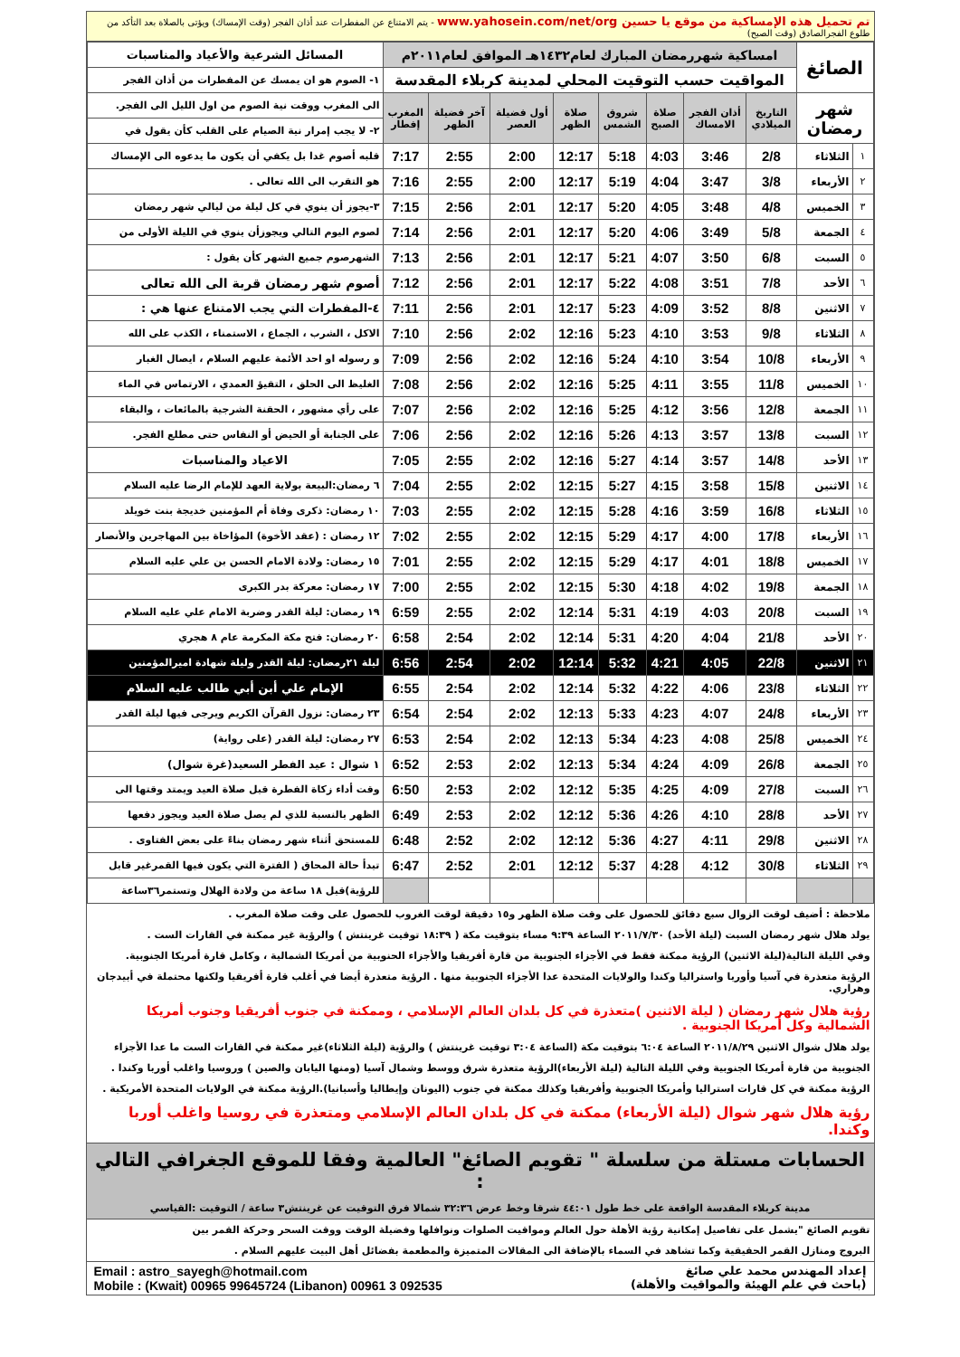تم تحميل هذه الإمساكية من موقع يا حسين www.yahosein.com/net/org - يتم الامتناع عن المفطرات عند أذان الفجر (وقت الإمساك) ويؤتى بالصلاة بعد التأكد من طلوع الفجرالصادق (وقت الصبح)
| الصائغ | | امساكية شهررمضان المبارك لعام١٤٣٢هـ الموافق لعام٢٠١١م | | | | | | | | المسائل الشرعية والأعياد والمناسبات |
| | | المواقيت حسب التوقيت المحلي لمدينة كربلاء المقدسة | | | | | | | | ١- الصوم هو ان يمسك عن المفطرات من أذان الفجر |
| شهر رمضان | | التاريخ الميلادي | أذان الفجر الامساك | صلاة الصبح | شروق الشمس | صلاة الظهر | أول فضيلة العصر | آخر فضيلة الظهر | المغرب إفطار | الى المغرب ووقت نية الصوم من اول الليل الى الفجر. |
| | | | | | | | | | | ٢- لا يجب إمرار نية الصيام على القلب كأن يقول في |
| ١ | الثلاثاء | 2/8 | 3:46 | 4:03 | 5:18 | 12:17 | 2:00 | 2:55 | 7:17 | قلبه أصوم غدا بل يكفي أن يكون ما يدعوه الى الإمساك |
| ٢ | الأربعاء | 3/8 | 3:47 | 4:04 | 5:19 | 12:17 | 2:00 | 2:55 | 7:16 | هو التقرب الى الله تعالى . |
| ٣ | الخميس | 4/8 | 3:48 | 4:05 | 5:20 | 12:17 | 2:01 | 2:56 | 7:15 | ٣-يجوز أن ينوي في كل ليلة من ليالي شهر رمضان |
| ٤ | الجمعة | 5/8 | 3:49 | 4:06 | 5:20 | 12:17 | 2:01 | 2:56 | 7:14 | لصوم اليوم التالي ويجوزأن ينوي في الليلة الأولى من |
| ٥ | السبت | 6/8 | 3:50 | 4:07 | 5:21 | 12:17 | 2:01 | 2:56 | 7:13 | الشهرصوم جميع الشهر كأن يقول : |
| ٦ | الأحد | 7/8 | 3:51 | 4:08 | 5:22 | 12:17 | 2:01 | 2:56 | 7:12 | أصوم شهر رمضان قربة الى الله تعالى |
| ٧ | الاثنين | 8/8 | 3:52 | 4:09 | 5:23 | 12:17 | 2:01 | 2:56 | 7:11 | ٤-المفطرات التي يجب الامتناع عنها هي : |
| ٨ | الثلاثاء | 9/8 | 3:53 | 4:10 | 5:23 | 12:16 | 2:02 | 2:56 | 7:10 | الاكل ، الشرب ، الجماع ، الاستمناء ، الكذب على الله |
| ٩ | الأربعاء | 10/8 | 3:54 | 4:10 | 5:24 | 12:16 | 2:02 | 2:56 | 7:09 | و رسوله او احد الأئمة عليهم السلام ، ايصال الغبار |
| ١٠ | الخميس | 11/8 | 3:55 | 4:11 | 5:25 | 12:16 | 2:02 | 2:56 | 7:08 | الغليظ الى الحلق ، التقيؤ العمدي ، الارتماس في الماء |
| ١١ | الجمعة | 12/8 | 3:56 | 4:12 | 5:25 | 12:16 | 2:02 | 2:56 | 7:07 | على رأي مشهور ، الحقنة الشرجية بالمائعات ، والبقاء |
| ١٢ | السبت | 13/8 | 3:57 | 4:13 | 5:26 | 12:16 | 2:02 | 2:56 | 7:06 | على الجنابة أو الحيض أو النفاس حتى مطلع الفجر. |
| ١٣ | الأحد | 14/8 | 3:57 | 4:14 | 5:27 | 12:16 | 2:02 | 2:55 | 7:05 | الاعياد والمناسبات |
| ١٤ | الاثنين | 15/8 | 3:58 | 4:15 | 5:27 | 12:15 | 2:02 | 2:55 | 7:04 | ٦ رمضان:البيعة بولاية العهد للإمام الرضا عليه السلام |
| ١٥ | الثلاثاء | 16/8 | 3:59 | 4:16 | 5:28 | 12:15 | 2:02 | 2:55 | 7:03 | ١٠ رمضان: ذكرى وفاة أم المؤمنين خديجة بنت خويلد |
| ١٦ | الأربعاء | 17/8 | 4:00 | 4:17 | 5:29 | 12:15 | 2:02 | 2:55 | 7:02 | ١٢ رمضان : (عقد الأخوة) المؤاخاة بين المهاجرين والأنصار |
| ١٧ | الخميس | 18/8 | 4:01 | 4:17 | 5:29 | 12:15 | 2:02 | 2:55 | 7:01 | ١٥ رمضان: ولادة الامام الحسن بن علي عليه السلام |
| ١٨ | الجمعة | 19/8 | 4:02 | 4:18 | 5:30 | 12:15 | 2:02 | 2:55 | 7:00 | ١٧ رمضان: معركة بدر الكبرى |
| ١٩ | السبت | 20/8 | 4:03 | 4:19 | 5:31 | 12:14 | 2:02 | 2:55 | 6:59 | ١٩ رمضان: ليلة القدر وضربة الامام علي عليه السلام |
| ٢٠ | الأحد | 21/8 | 4:04 | 4:20 | 5:31 | 12:14 | 2:02 | 2:54 | 6:58 | ٢٠ رمضان: فتح مكة المكرمة عام ٨ هجري |
| ٢١ | الاثنين | 22/8 | 4:05 | 4:21 | 5:32 | 12:14 | 2:02 | 2:54 | 6:56 | ليلة ٢١رمضان: ليلة القدر وليلة شهادة اميرالمؤمنين |
| ٢٢ | الثلاثاء | 23/8 | 4:06 | 4:22 | 5:32 | 12:14 | 2:02 | 2:54 | 6:55 | الإمام علي أبن أبي طالب عليه السلام |
| ٢٣ | الأربعاء | 24/8 | 4:07 | 4:23 | 5:33 | 12:13 | 2:02 | 2:54 | 6:54 | ٢٣ رمضان: نزول القرآن الكريم ويرجى فيها ليلة القدر |
| ٢٤ | الخميس | 25/8 | 4:08 | 4:23 | 5:34 | 12:13 | 2:02 | 2:54 | 6:53 | ٢٧ رمضان: ليلة القدر (على رواية) |
| ٢٥ | الجمعة | 26/8 | 4:09 | 4:24 | 5:34 | 12:13 | 2:02 | 2:53 | 6:52 | ١ شوال : عيد الفطر السعيد(غرة شوال) |
| ٢٦ | السبت | 27/8 | 4:09 | 4:25 | 5:35 | 12:12 | 2:02 | 2:53 | 6:50 | وقت أداء زكاة الفطرة قبل صلاة العيد ويمتد وقتها الى |
| ٢٧ | الأحد | 28/8 | 4:10 | 4:26 | 5:36 | 12:12 | 2:02 | 2:53 | 6:49 | الظهر بالنسبة للذي لم يصل صلاة العيد ويجوز دفعها |
| ٢٨ | الاثنين | 29/8 | 4:11 | 4:27 | 5:36 | 12:12 | 2:02 | 2:52 | 6:48 | للمستحق أثناء شهر رمضان بناءً على بعض الفتاوى . |
| ٢٩ | الثلاثاء | 30/8 | 4:12 | 4:28 | 5:37 | 12:12 | 2:01 | 2:52 | 6:47 | تبدأ حالة المحاق ( الفترة التي يكون فيها القمرغير قابل |
| | | | | | | | | | | للرؤية)قبل ١٨ ساعة من ولادة الهلال وتستمر٣٦ساعة |
ملاحظة : أضيف لوقت الزوال سبع دقائق للحصول على وقت صلاة الظهر و١٥ دقيقة لوقت الغروب للحصول على وقت صلاة المغرب .
يولد هلال شهر رمضان السبت (ليلة الأحد) ٢٠١١/٧/٣٠ الساعة ٩:٣٩ مساء بتوقيت مكة ( ١٨:٣٩ توقيت غرينتش ) والرؤية غير ممكنة في القارات الست .
وفي الليلة التالية(ليلة الاثنين) الرؤية ممكنة فقط في الأجزاء الجنوبية من قارة أفريقيا والأجزاء الحنوبية من أمريكا الشمالية ، وكامل قارة أمريكا الجنوبية.
الرؤية متعذرة في آسيا وأوربا واستراليا وكندا والولايات المتحدة عدا الأجزاء الجنوبية منها . الرؤية متعذرة أيضا في أغلب قارة أفريقيا ولكنها محتملة في أبيدجان وهراري.
رؤية هلال شهر رمضان ( ليلة الاثنين )متعذرة في كل بلدان العالم الإسلامي ، وممكنة في جنوب أفريقيا وجنوب أمريكا الشمالية وكل أمريكا الجنوبية .
يولد هلال شوال الاثنين ٢٠١١/٨/٢٩ الساعة ٦:٠٤ بتوقيت مكة (الساعة ٣:٠٤ توقيت غرينتش ) والرؤية (ليلة الثلاثاء)غير ممكنة في القارات الست ما عدا الأجزاء
الجنوبية من قارة أمريكا الجنوبية وفي الليلة التالية (ليلة الأربعاء)الرؤية متعذرة شرق ووسط وشمال آسيا (ومنها اليابان والصين ) وروسيا واغلب أوربا وكندا .
الرؤية ممكنة في كل قارات استراليا وأمريكا الجنوبية وأفريقيا وكذلك ممكنة في جنوب (اليونان وإيطاليا وأسبانيا).الرؤية ممكنة في الولايات المتحدة الأمريكية .
رؤية هلال شهر شوال (ليلة الأربعاء) ممكنة في كل بلدان العالم الإسلامي ومتعذرة في روسيا واغلب أوربا وكندا.
الحسابات مستلة من سلسلة " تقويم الصائغ" العالمية وفقا للموقع الجغرافي التالي :
مدينة كربلاء المقدسة الواقعة على خط طول ٤٤:٠١ شرقا وخط عرض ٣٢:٣٦ شمالا فرق التوقيت عن غرينتش٣ ساعة / التوقيت :القياسي
تقويم الصائغ "يشمل على تفاصيل إمكانية رؤية الأهلة حول العالم ومواقيت الصلوات ونوافلها وفضيلة الوقت ووقت السحر وحركة القمر بين
البروج ومنازل القمر الحقيقية وكما تشاهد في السماء بالإضافة الى المقالات المتميزة والمطعمة بفضائل أهل البيت عليهم السلام .
إعداد المهندس محمد علي صائغ
(باحث في علم الهيئة والمواقيت والأهلة)
Email : astro_sayegh@hotmail.com
Mobile : (Kwait) 00965 99645724 (Libanon) 00961 3 092535